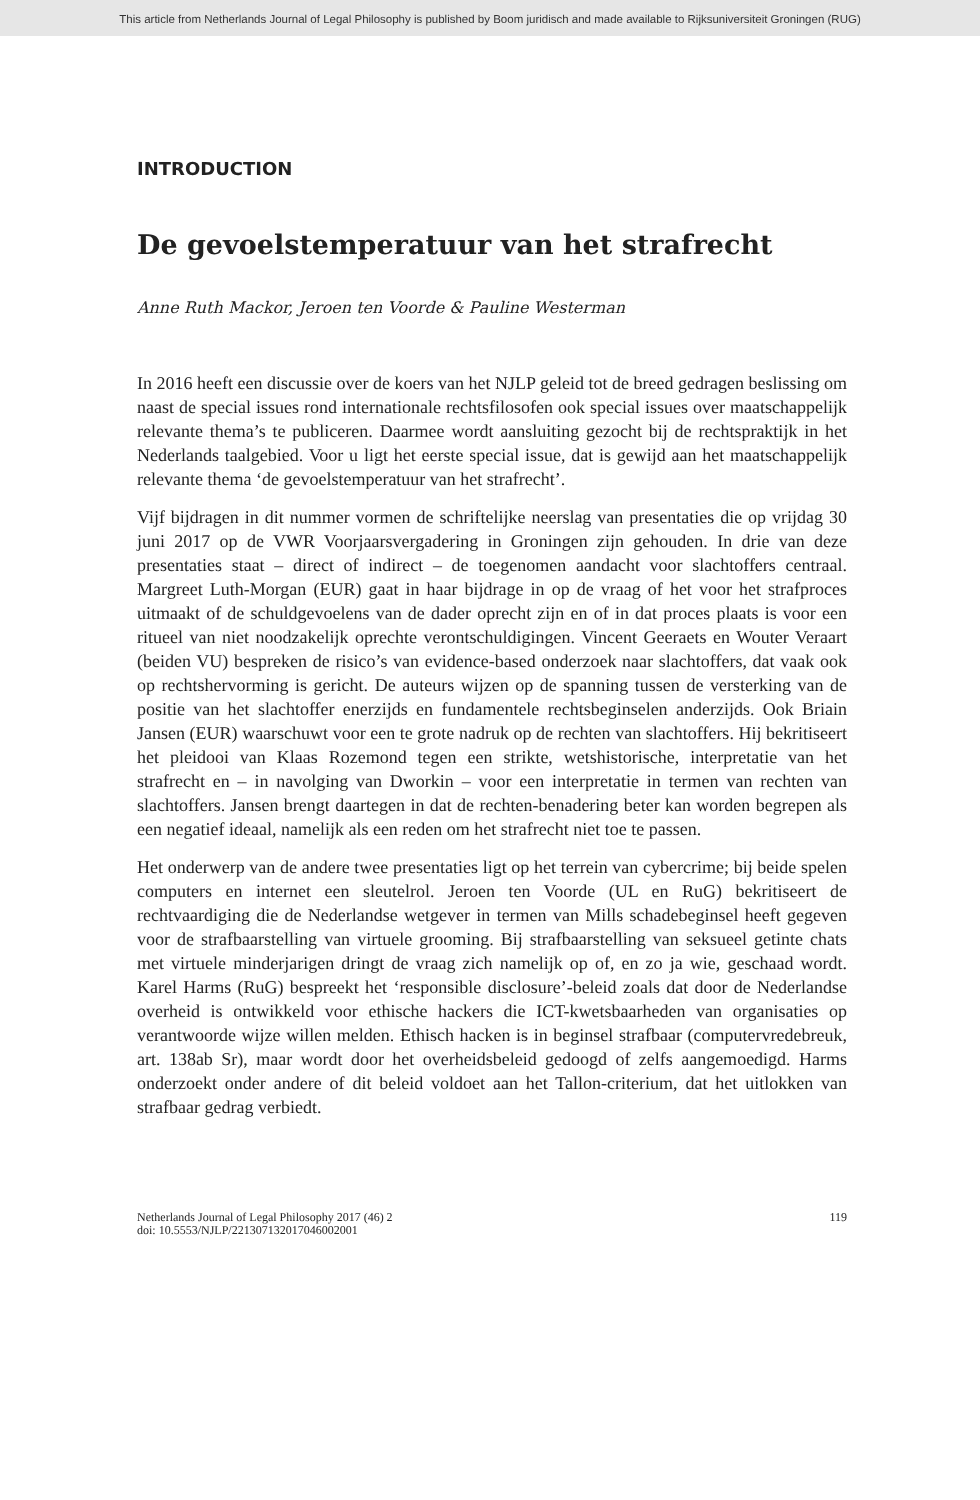This article from Netherlands Journal of Legal Philosophy is published by Boom juridisch and made available to Rijksuniversiteit Groningen (RUG)
INTRODUCTION
De gevoelstemperatuur van het strafrecht
Anne Ruth Mackor, Jeroen ten Voorde & Pauline Westerman
In 2016 heeft een discussie over de koers van het NJLP geleid tot de breed gedragen beslissing om naast de special issues rond internationale rechtsfilosofen ook special issues over maatschappelijk relevante thema’s te publiceren. Daarmee wordt aansluiting gezocht bij de rechtspraktijk in het Nederlands taalgebied. Voor u ligt het eerste special issue, dat is gewijd aan het maatschappelijk relevante thema ‘de gevoelstemperatuur van het strafrecht’.
Vijf bijdragen in dit nummer vormen de schriftelijke neerslag van presentaties die op vrijdag 30 juni 2017 op de VWR Voorjaarsvergadering in Groningen zijn gehouden. In drie van deze presentaties staat – direct of indirect – de toegenomen aandacht voor slachtoffers centraal. Margreet Luth-Morgan (EUR) gaat in haar bijdrage in op de vraag of het voor het strafproces uitmaakt of de schuldgevoelens van de dader oprecht zijn en of in dat proces plaats is voor een ritueel van niet noodzakelijk oprechte verontschuldigingen. Vincent Geeraets en Wouter Veraart (beiden VU) bespreken de risico’s van evidence-based onderzoek naar slachtoffers, dat vaak ook op rechtshervorming is gericht. De auteurs wijzen op de spanning tussen de versterking van de positie van het slachtoffer enerzijds en fundamentele rechtsbeginselen anderzijds. Ook Briain Jansen (EUR) waarschuwt voor een te grote nadruk op de rechten van slachtoffers. Hij bekritiseert het pleidooi van Klaas Rozemond tegen een strikte, wetshistorische, interpretatie van het strafrecht en – in navolging van Dworkin – voor een interpretatie in termen van rechten van slachtoffers. Jansen brengt daartegen in dat de rechten-benadering beter kan worden begrepen als een negatief ideaal, namelijk als een reden om het strafrecht niet toe te passen.
Het onderwerp van de andere twee presentaties ligt op het terrein van cybercrime; bij beide spelen computers en internet een sleutelrol. Jeroen ten Voorde (UL en RuG) bekritiseert de rechtvaardiging die de Nederlandse wetgever in termen van Mills schadebeginsel heeft gegeven voor de strafbaarstelling van virtuele grooming. Bij strafbaarstelling van seksueel getinte chats met virtuele minderjarigen dringt de vraag zich namelijk op of, en zo ja wie, geschaad wordt. Karel Harms (RuG) bespreekt het ‘responsible disclosure’-beleid zoals dat door de Nederlandse overheid is ontwikkeld voor ethische hackers die ICT-kwetsbaarheden van organisaties op verantwoorde wijze willen melden. Ethisch hacken is in beginsel strafbaar (computervredebreuk, art. 138ab Sr), maar wordt door het overheidsbeleid gedoogd of zelfs aangemoedigd. Harms onderzoekt onder andere of dit beleid voldoet aan het Tallon-criterium, dat het uitlokken van strafbaar gedrag verbiedt.
Netherlands Journal of Legal Philosophy 2017 (46) 2
doi: 10.5553/NJLP/221307132017046002001
119